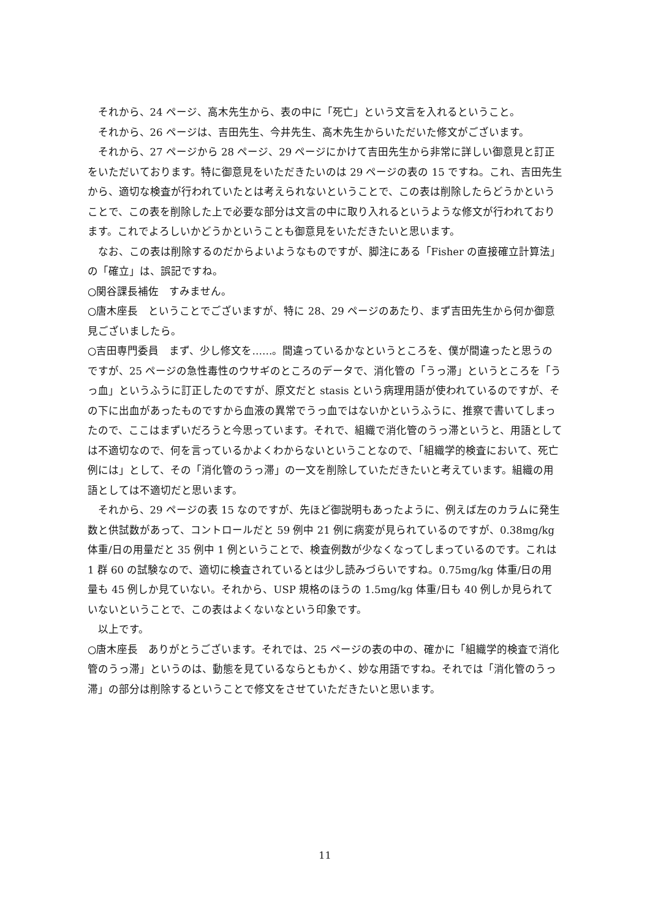それから、24 ページ、高木先生から、表の中に「死亡」という文言を入れるということ。
それから、26 ページは、吉田先生、今井先生、高木先生からいただいた修文がございます。
それから、27 ページから 28 ページ、29 ページにかけて吉田先生から非常に詳しい御意見と訂正をいただいております。特に御意見をいただきたいのは 29 ページの表の 15 ですね。これ、吉田先生から、適切な検査が行われていたとは考えられないということで、この表は削除したらどうかということで、この表を削除した上で必要な部分は文言の中に取り入れるというような修文が行われております。これでよろしいかどうかということも御意見をいただきたいと思います。
なお、この表は削除するのだからよいようなものですが、脚注にある「Fisher の直接確立計算法」の「確立」は、誤記ですね。
○関谷課長補佐　すみません。
○唐木座長　ということでございますが、特に 28、29 ページのあたり、まず吉田先生から何か御意見ございましたら。
○吉田専門委員　まず、少し修文を……。間違っているかなというところを、僕が間違ったと思うのですが、25 ページの急性毒性のウサギのところのデータで、消化管の「うっ滞」というところを「うっ血」というふうに訂正したのですが、原文だと stasis という病理用語が使われているのですが、その下に出血があったものですから血液の異常でうっ血ではないかというふうに、推察で書いてしまったので、ここはまずいだろうと今思っています。それで、組織で消化管のうっ滞というと、用語としては不適切なので、何を言っているかよくわからないということなので、「組織学的検査において、死亡例には」として、その「消化管のうっ滞」の一文を削除していただきたいと考えています。組織の用語としては不適切だと思います。
それから、29 ページの表 15 なのですが、先ほど御説明もあったように、例えば左のカラムに発生数と供試数があって、コントロールだと 59 例中 21 例に病変が見られているのですが、0.38mg/kg 体重/日の用量だと 35 例中 1 例ということで、検査例数が少なくなってしまっているのです。これは 1 群 60 の試験なので、適切に検査されているとは少し読みづらいですね。0.75mg/kg 体重/日の用量も 45 例しか見ていない。それから、USP 規格のほうの 1.5mg/kg 体重/日も 40 例しか見られていないということで、この表はよくないなという印象です。
以上です。
○唐木座長　ありがとうございます。それでは、25 ページの表の中の、確かに「組織学的検査で消化管のうっ滞」というのは、動態を見ているならともかく、妙な用語ですね。それでは「消化管のうっ滞」の部分は削除するということで修文をさせていただきたいと思います。
11